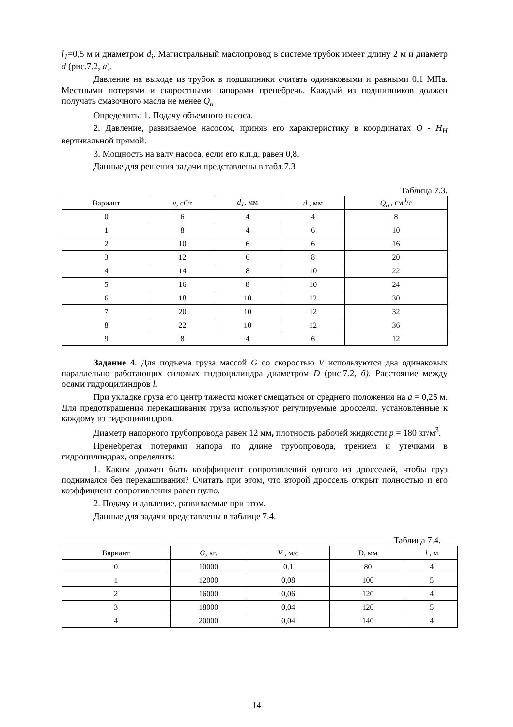l<sub>1</sub>=0,5 м и диаметром d<sub>i</sub>. Магистральный маслопровод в системе трубок имеет длину 2 м и диаметр d (рис.7.2, а).
Давление на выходе из трубок в подшипники считать одинаковыми и равными 0,1 МПа. Местными потерями и скоростными напорами пренебречь. Каждый из подшипников должен получать смазочного масла не менее Q<sub>n</sub>
Определить: 1. Подачу объемного насоса.
2. Давление, развиваемое насосом, приняв его характеристику в координатах Q - H<sub>H</sub> вертикальной прямой.
3. Мощность на валу насоса, если его к.п.д. равен 0,8.
Данные для решения задачи представлены в табл.7.3
Таблица 7.3.
| Вариант | ν, сСт | d<sub>1</sub> , мм | d , мм | Q<sub>n</sub> , см<sup>3</sup>/с |
| 0 | 6 | 4 | 4 | 8 |
| 1 | 8 | 4 | 6 | 10 |
| 2 | 10 | 6 | 6 | 16 |
| 3 | 12 | 6 | 8 | 20 |
| 4 | 14 | 8 | 10 | 22 |
| 5 | 16 | 8 | 10 | 24 |
| 6 | 18 | 10 | 12 | 30 |
| 7 | 20 | 10 | 12 | 32 |
| 8 | 22 | 10 | 12 | 36 |
| 9 | 8 | 4 | 6 | 12 |
Задание 4. Для подъема груза массой G со скоростью V используются два одинаковых параллельно работающих силовых гидроцилиндра диаметром D (рис.7.2, б). Расстояние между осями гидроцилиндров l.
При укладке груза его центр тяжести может смещаться от среднего положения на а = 0,25 м. Для предотвращения перекашивания груза используют регулируемые дроссели, установленные к каждому из гидроцилиндров.
Диаметр напорного трубопровода равен 12 мм, плотность рабочей жидкости p = 180 кг/м<sup>3</sup>.
Пренебрегая потерями напора по длине трубопровода, трением и утечками в гидроцилиндрах, определить:
1. Каким должен быть коэффициент сопротивлений одного из дросселей, чтобы груз поднимался без перекашивания? Считать при этом, что второй дроссель открыт полностью и его коэффициент сопротивления равен нулю.
2. Подачу и давление, развиваемые при этом.
Данные для задачи представлены в таблице 7.4.
Таблица 7.4.
| Вариант | G , кг. | V , м/с | D, мм | l , м |
| 0 | 10000 | 0,1 | 80 | 4 |
| 1 | 12000 | 0,08 | 100 | 5 |
| 2 | 16000 | 0,06 | 120 | 4 |
| 3 | 18000 | 0,04 | 120 | 5 |
| 4 | 20000 | 0,04 | 140 | 4 |
14